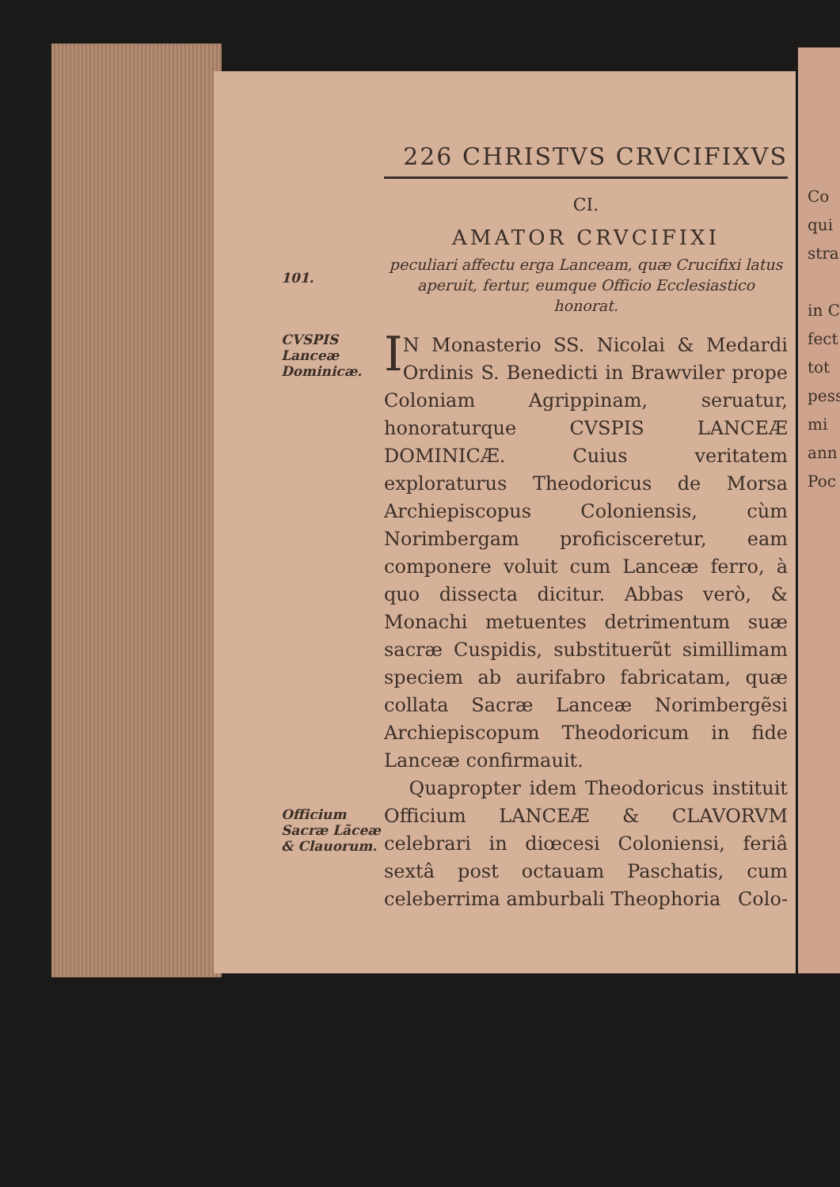226 CHRISTVS CRVCIFIXVS
CI.
AMATOR CRVCIFIXI
101.
peculiari affectu erga Lanceam, quæ Crucifixi latus aperuit, fertur, eumque Officio Ecclesiastico honorat.
CVSPIS Lanceæ Dominicæ.
IN Monasterio SS. Nicolai & Medardi Ordinis S. Benedicti in Brawviler prope Coloniam Agrippinam, seruatur, honoraturque CVSPIS LANCEÆ DOMINICÆ. Cuius veritatem exploraturus Theodoricus de Morsa Archiepiscopus Coloniensis, cùm Norimbergam proficisceretur, eam componere voluit cum Lanceæ ferro, à quo dissecta dicitur. Abbas verò, & Monachi metuentes detrimentum suæ sacræ Cuspidis, substituerũt simillimam speciem ab aurifabro fabricatam, quæ collata Sacræ Lanceæ Norimbergẽsi Archiepiscopum Theodoricum in fide Lanceæ confirmauit.
Officium Sacræ Lãceæ & Clauorum.
Quapropter idem Theodoricus instituit Officium LANCEÆ & CLAVORVM celebrari in diœcesi Coloniensi, feriâ sextâ post octauam Paschatis, cum celeberrima amburbali Theophoria Colo-
Co
qui
stra
in C
fect
tot
pess
mi
ann
Poc